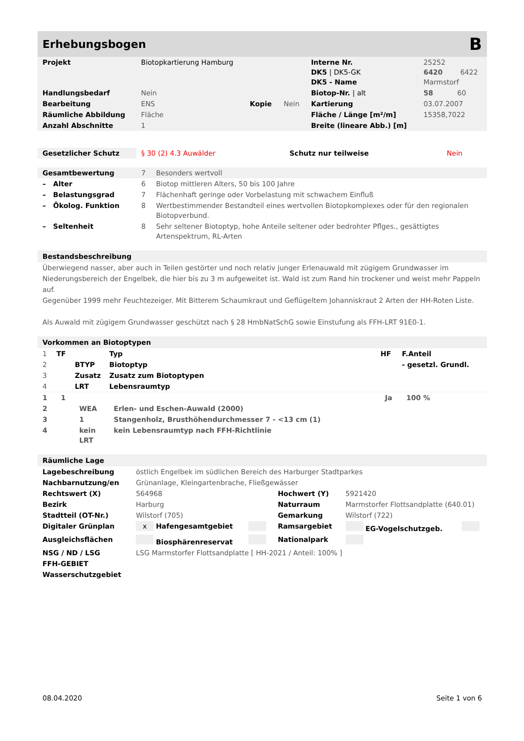Erhebungsbogen B
| Projekt | Biotopkartierung Hamburg | | | Interne Nr. DK5 / DK5-GK DK5 - Name | 25252 6420 6422 Marmstorf |
| Handlungsbedarf | Nein | | | Biotop-Nr. / alt | 58 60 |
| Bearbeitung | ENS | Kopie | Nein | Kartierung | 03.07.2007 |
| Räumliche Abbildung | Fläche | | | Fläche / Länge [m²/m] | 15358,7022 |
| Anzahl Abschnitte | 1 | | | Breite (lineare Abb.) [m] | |
| Gesetzlicher Schutz | § 30 (2) 4.3 Auwälder | Schutz nur teilweise | Nein |
| Gesamtbewertung | 7 | Besonders wertvoll |
| – Alter | 6 | Biotop mittleren Alters, 50 bis 100 Jahre |
| – Belastungsgrad | 7 | Flächenhaft geringe oder Vorbelastung mit schwachem Einfluß |
| – Ökolog. Funktion | 8 | Wertbestimmender Bestandteil eines wertvollen Biotopkomplexes oder für den regionalen Biotopverbund. |
| – Seltenheit | 8 | Sehr seltener Biotoptyp, hohe Anteile seltener oder bedrohter Pflges., gesättigtes Artenspektrum, RL-Arten |
Bestandsbeschreibung
Überwiegend nasser, aber auch in Teilen gestörter und noch relativ junger Erlenauwald mit zügigem Grundwasser im Niederungsbereich der Engelbek, die hier bis zu 3 m aufgeweitet ist. Wald ist zum Rand hin trockener und weist mehr Pappeln auf.
Gegenüber 1999 mehr Feuchtezeiger. Mit Bitterem Schaumkraut und Geflügeltem Johanniskraut 2 Arten der HH-Roten Liste.
Als Auwald mit zügigem Grundwasser geschützt nach § 28 HmbNatSchG sowie Einstufung als FFH-LRT 91E0-1.
Vorkommen an Biotoptypen
| 1 | TF | | Typ | HF | F.Anteil |
| 2 | | BTYP | Biotoptyp | | - gesetzl. Grundl. |
| 3 | | Zusatz | Zusatz zum Biotoptypen | | |
| 4 | | LRT | Lebensraumtyp | | |
| 1 | 1 | | | Ja | 100 % |
| 2 | | WEA | Erlen- und Eschen-Auwald (2000) | | |
| 3 | | 1 | Stangenholz, Brusthöhendurchmesser 7 - <13 cm (1) | | |
| 4 | | kein LRT | kein Lebensraumtyp nach FFH-Richtlinie | | |
Räumliche Lage
| Lagebeschreibung | östlich Engelbek im südlichen Bereich des Harburger Stadtparkes | | | | |
| Nachbarnutzung/en | Grünanlage, Kleingartenbrache, Fließgewässer | | | | |
| Rechtswert (X) | 564968 | | Hochwert (Y) | 5921420 | |
| Bezirk | Harburg | | Naturraum | Marmstorfer Flottsandplatte (640.01) | |
| Stadtteil (OT-Nr.) | Wilstorf (705) | | Gemarkung | Wilstorf (722) | |
| Digitaler Grünplan | x Hafengesamtgebiet | | Ramsargebiet | EG-Vogelschutzgeb. | |
| Ausgleichsflächen | Biosphärenreservat | | Nationalpark | | |
| NSG / ND / LSG | LSG Marmstorfer Flottsandplatte [ HH-2021 / Anteil: 100% ] | | | | |
| FFH-GEBIET | | | | | |
| Wasserschutzgebiet | | | | | |
08.04.2020 Seite 1 von 6